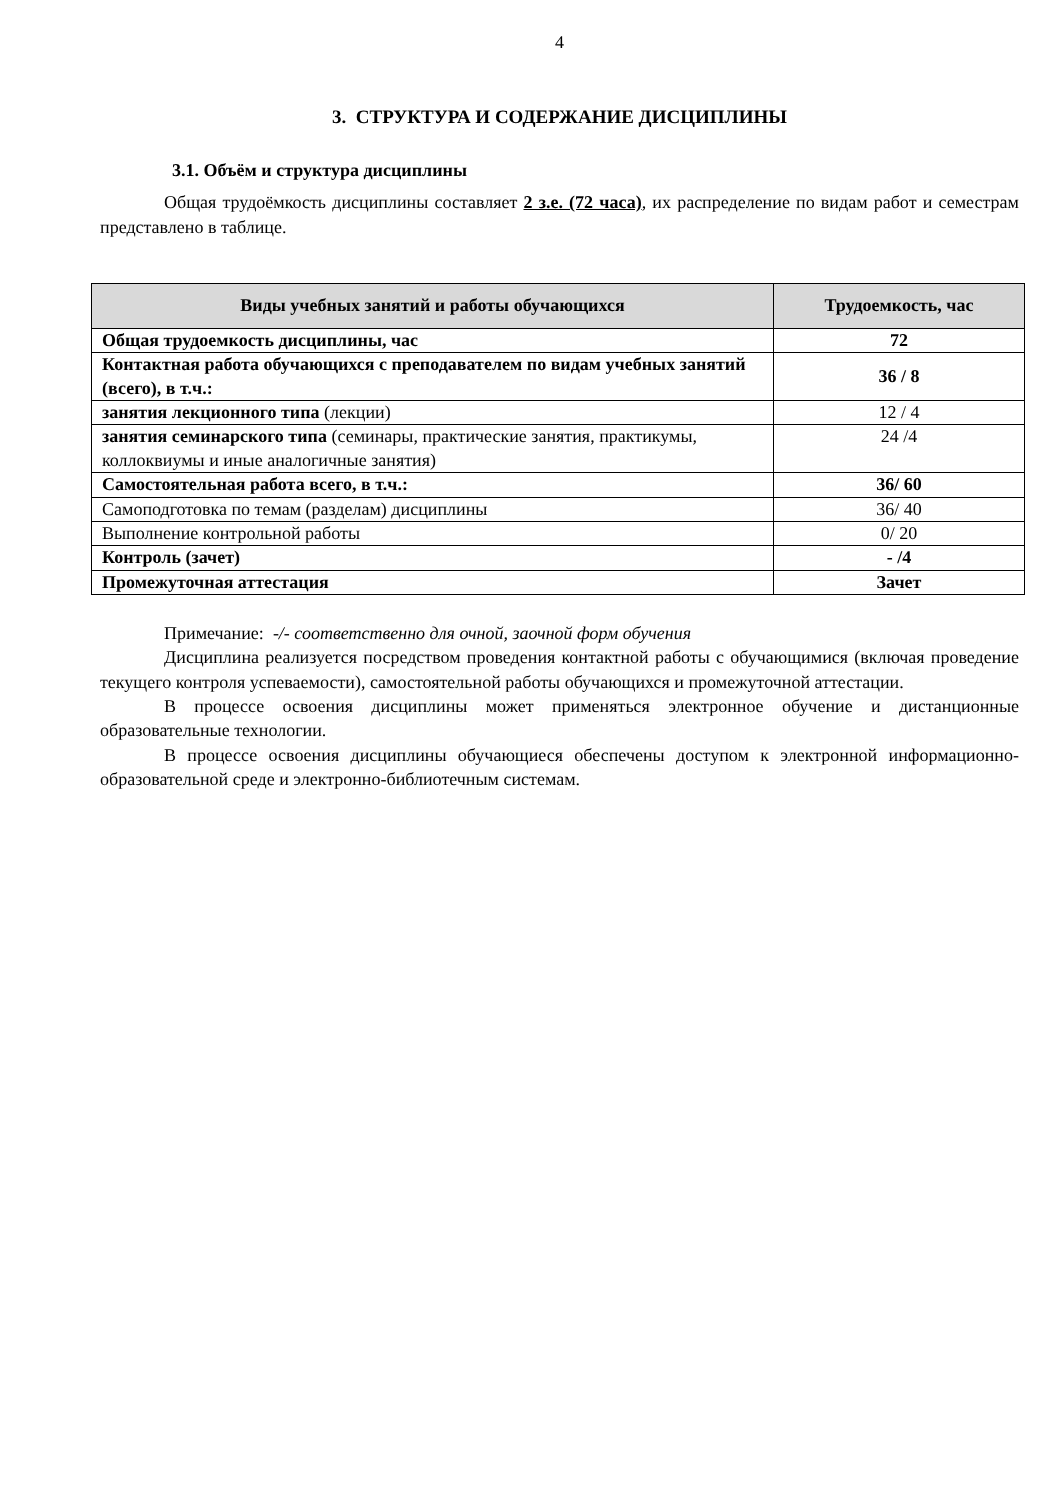4
3. СТРУКТУРА И СОДЕРЖАНИЕ ДИСЦИПЛИНЫ
3.1. Объём и структура дисциплины
Общая трудоёмкость дисциплины составляет 2 з.е. (72 часа), их распределение по видам работ и семестрам представлено в таблице.
| Виды учебных занятий и работы обучающихся | Трудоемкость, час |
| --- | --- |
| Общая трудоемкость дисциплины, час | 72 |
| Контактная работа обучающихся с преподавателем по видам учебных занятий (всего), в т.ч.: | 36 / 8 |
| занятия лекционного типа (лекции) | 12 / 4 |
| занятия семинарского типа (семинары, практические занятия, практикумы, коллоквиумы и иные аналогичные занятия) | 24 /4 |
| Самостоятельная работа всего, в т.ч.: | 36/ 60 |
| Самоподготовка по темам (разделам) дисциплины | 36/ 40 |
| Выполнение контрольной работы | 0/ 20 |
| Контроль (зачет) | - /4 |
| Промежуточная аттестация | Зачет |
Примечание: -/- соответственно для очной, заочной форм обучения
Дисциплина реализуется посредством проведения контактной работы с обучающимися (включая проведение текущего контроля успеваемости), самостоятельной работы обучающихся и промежуточной аттестации.
В процессе освоения дисциплины может применяться электронное обучение и дистанционные образовательные технологии.
В процессе освоения дисциплины обучающиеся обеспечены доступом к электронной информационно-образовательной среде и электронно-библиотечным системам.